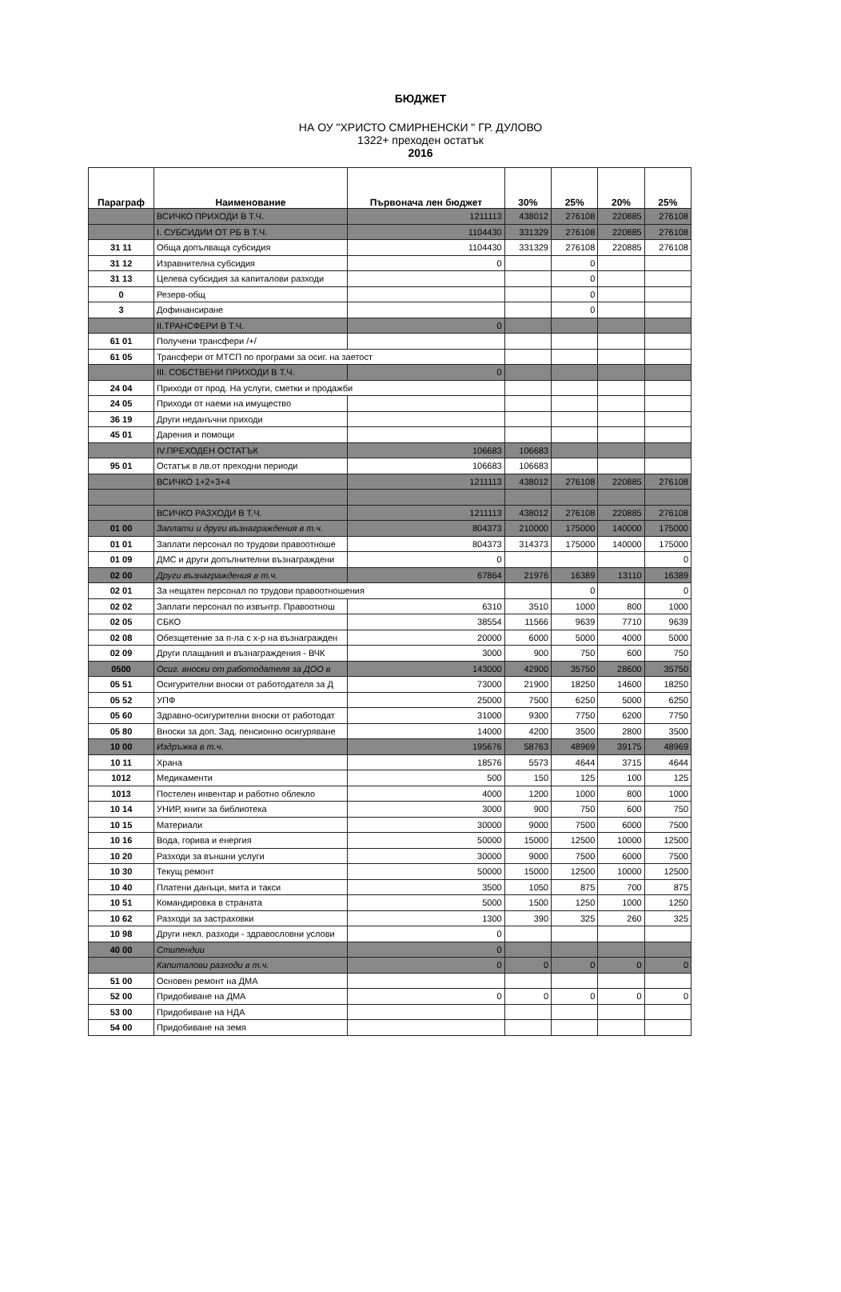БЮДЖЕТ
НА ОУ "ХРИСТО СМИРНЕНСКИ " ГР. ДУЛОВО
1322+ преходен остатък
2016
| Параграф | Наименование | Първонача лен бюджет | 30% | 25% | 20% | 25% |
| --- | --- | --- | --- | --- | --- | --- |
| | ВСИЧКО ПРИХОДИ В Т.Ч. | 1211113 | 438012 | 276108 | 220885 | 276108 |
| | I. СУБСИДИИ ОТ РБ В Т.Ч. | 1104430 | 331329 | 276108 | 220885 | 276108 |
| 31 11 | Обща допълваща субсидия | 1104430 | 331329 | 276108 | 220885 | 276108 |
| 31 12 | Изравнителна субсидия | 0 | | 0 | | |
| 31 13 | Целева субсидия за капиталови разходи | | | 0 | | |
| 0 | Резерв-общ | | | 0 | | |
| 3 | Дофинансиране | | | 0 | | |
| | II.ТРАНСФЕРИ В Т.Ч. | 0 | | | | |
| 61 01 | Получени трансфери /+/ | | | | | |
| 61 05 | Трансфери от МТСП по програми за осиг. на заетост | | | | | |
| | III. СОБСТВЕНИ ПРИХОДИ В Т.Ч. | 0 | | | | |
| 24 04 | Приходи от прод. На услуги, сметки и продажби | | | | | |
| 24 05 | Приходи от наеми на имущество | | | | | |
| 36 19 | Други неданъчни приходи | | | | | |
| 45 01 | Дарения и помощи | | | | | |
| | IV.ПРЕХОДЕН ОСТАТЪК | 106683 | 106683 | | | |
| 95 01 | Остатък в лв.от преходни периоди | 106683 | 106683 | | | |
| | ВСИЧКО 1+2+3+4 | 1211113 | 438012 | 276108 | 220885 | 276108 |
| | ВСИЧКО РАЗХОДИ В Т.Ч. | 1211113 | 438012 | 276108 | 220885 | 276108 |
| 01 00 | Заплати и други възнаграждения в т.ч. | 804373 | 210000 | 175000 | 140000 | 175000 |
| 01 01 | Заплати персонал по трудови правоотноше | 804373 | 314373 | 175000 | 140000 | 175000 |
| 01 09 | ДМС и други допълнителни възнаграждени | 0 | | | | 0 |
| 02 00 | Други възнаграждения в т.ч. | 67864 | 21976 | 16389 | 13110 | 16389 |
| 02 01 | За нещатен персонал по трудови правоотношения | | | 0 | | 0 |
| 02 02 | Заплати персонал по извънтр. Правоотнош | 6310 | 3510 | 1000 | 800 | 1000 |
| 02 05 | СБКО | 38554 | 11566 | 9639 | 7710 | 9639 |
| 02 08 | Обезщетение за п-ла с х-р на възнагражден | 20000 | 6000 | 5000 | 4000 | 5000 |
| 02 09 | Други плащания и възнаграждения - ВЧК | 3000 | 900 | 750 | 600 | 750 |
| 0500 | Осиг. вноски от работодателя за ДОО в | 143000 | 42900 | 35750 | 28600 | 35750 |
| 05 51 | Осигурителни вноски от работодателя за Д | 73000 | 21900 | 18250 | 14600 | 18250 |
| 05 52 | УПФ | 25000 | 7500 | 6250 | 5000 | 6250 |
| 05 60 | Здравно-осигурителни вноски от работодат | 31000 | 9300 | 7750 | 6200 | 7750 |
| 05 80 | Вноски за доп. Зад. пенсионно осигуряване | 14000 | 4200 | 3500 | 2800 | 3500 |
| 10 00 | Издръжка в т.ч. | 195676 | 58763 | 48969 | 39175 | 48969 |
| 10 11 | Храна | 18576 | 5573 | 4644 | 3715 | 4644 |
| 1012 | Медикаменти | 500 | 150 | 125 | 100 | 125 |
| 1013 | Постелен инвентар и работно облекло | 4000 | 1200 | 1000 | 800 | 1000 |
| 10 14 | УНИР, книги за библиотека | 3000 | 900 | 750 | 600 | 750 |
| 10 15 | Материали | 30000 | 9000 | 7500 | 6000 | 7500 |
| 10 16 | Вода, горива и енергия | 50000 | 15000 | 12500 | 10000 | 12500 |
| 10 20 | Разходи за външни услуги | 30000 | 9000 | 7500 | 6000 | 7500 |
| 10 30 | Текущ ремонт | 50000 | 15000 | 12500 | 10000 | 12500 |
| 10 40 | Платени данъци, мита и такси | 3500 | 1050 | 875 | 700 | 875 |
| 10 51 | Командировка в страната | 5000 | 1500 | 1250 | 1000 | 1250 |
| 10 62 | Разходи за застраховки | 1300 | 390 | 325 | 260 | 325 |
| 10 98 | Други некл. разходи - здравословни услови | 0 | | | | |
| 40 00 | Стипендии | 0 | | | | |
| | Капиталови разходи в т.ч. | 0 | 0 | 0 | 0 | 0 |
| 51 00 | Основен ремонт на ДМА | | | | | |
| 52 00 | Придобиване на ДМА | 0 | 0 | 0 | 0 | 0 |
| 53 00 | Придобиване на НДА | | | | | |
| 54 00 | Придобиване на земя | | | | | |